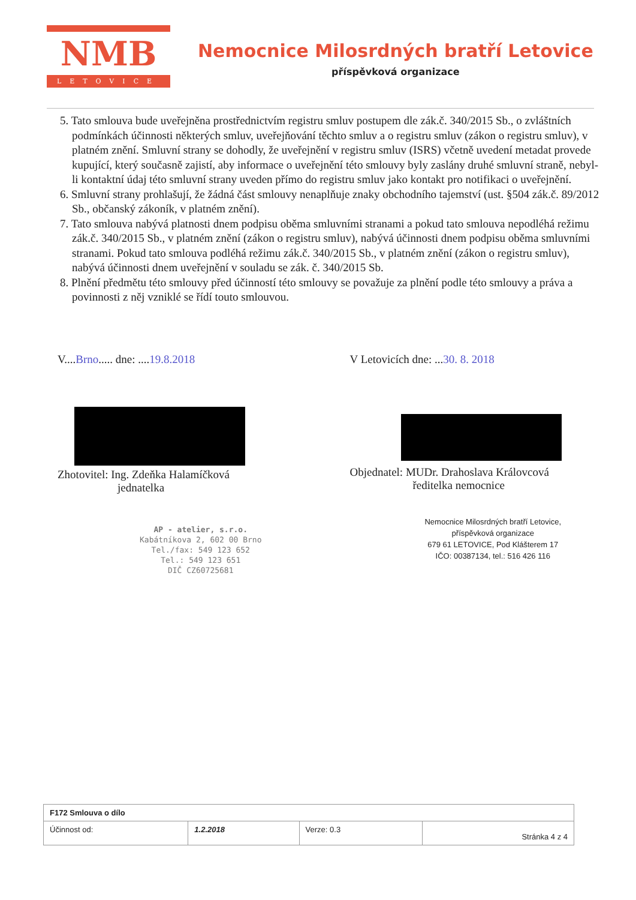NMB
LETOVICE
Nemocnice Milosrdných bratří Letovice
příspěvková organizace
5. Tato smlouva bude uveřejněna prostřednictvím registru smluv postupem dle zák.č. 340/2015 Sb., o zvláštních podmínkách účinnosti některých smluv, uveřejňování těchto smluv a o registru smluv (zákon o registru smluv), v platném znění. Smluvní strany se dohodly, že uveřejnění v registru smluv (ISRS) včetně uvedení metadat provede kupující, který současně zajistí, aby informace o uveřejnění této smlouvy byly zaslány druhé smluvní straně, nebyl-li kontaktní údaj této smluvní strany uveden přímo do registru smluv jako kontakt pro notifikaci o uveřejnění.
6. Smluvní strany prohlašují, že žádná část smlouvy nenaplňuje znaky obchodního tajemství (ust. §504 zák.č. 89/2012 Sb., občanský zákoník, v platném znění).
7. Tato smlouva nabývá platnosti dnem podpisu oběma smluvními stranami a pokud tato smlouva nepodléhá režimu zák.č. 340/2015 Sb., v platném znění (zákon o registru smluv), nabývá účinnosti dnem podpisu oběma smluvními stranami. Pokud tato smlouva podléhá režimu zák.č. 340/2015 Sb., v platném znění (zákon o registru smluv), nabývá účinnosti dnem uveřejnění v souladu se zák. č. 340/2015 Sb.
8. Plnění předmětu této smlouvy před účinností této smlouvy se považuje za plnění podle této smlouvy a práva a povinnosti z něj vzniklé se řídí touto smlouvou.
V....Brno..... dne: ....19.8.2018
Zhotovitel: Ing. Zdeňka Halamíčková
jednatelka
AP - atelier, s.r.o.
Kabátníkova 2, 602 00 Brno
Tel./fax: 549 123 652
Tel.: 549 123 651
DIČ CZ60725681
V Letovicích dne: ...30. 8. 2018
Objednatel: MUDr. Drahoslava Královcová
ředitelka nemocnice
Nemocnice Milosrdných bratří Letovice,
příspěvková organizace
679 61 LETOVICE, Pod Klášterem 17
IČO: 00387134, tel.: 516 426 116
| F172 Smlouva o dílo | | | |
| Účinnost od: | 1.2.2018 | Verze: 0.3 | Stránka 4 z 4 |